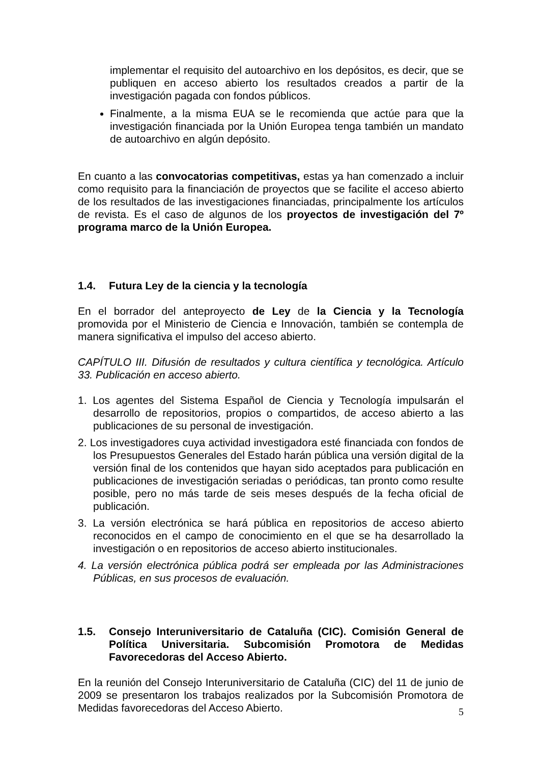implementar el requisito del autoarchivo en los depósitos, es decir, que se publiquen en acceso abierto los resultados creados a partir de la investigación pagada con fondos públicos.
Finalmente, a la misma EUA se le recomienda que actúe para que la investigación financiada por la Unión Europea tenga también un mandato de autoarchivo en algún depósito.
En cuanto a las convocatorias competitivas, estas ya han comenzado a incluir como requisito para la financiación de proyectos que se facilite el acceso abierto de los resultados de las investigaciones financiadas, principalmente los artículos de revista. Es el caso de algunos de los proyectos de investigación del 7º programa marco de la Unión Europea.
1.4. Futura Ley de la ciencia y la tecnología
En el borrador del anteproyecto de Ley de la Ciencia y la Tecnología promovida por el Ministerio de Ciencia e Innovación, también se contempla de manera significativa el impulso del acceso abierto.
CAPÍTULO III. Difusión de resultados y cultura científica y tecnológica. Artículo 33. Publicación en acceso abierto.
1. Los agentes del Sistema Español de Ciencia y Tecnología impulsarán el desarrollo de repositorios, propios o compartidos, de acceso abierto a las publicaciones de su personal de investigación.
2. Los investigadores cuya actividad investigadora esté financiada con fondos de los Presupuestos Generales del Estado harán pública una versión digital de la versión final de los contenidos que hayan sido aceptados para publicación en publicaciones de investigación seriadas o periódicas, tan pronto como resulte posible, pero no más tarde de seis meses después de la fecha oficial de publicación.
3. La versión electrónica se hará pública en repositorios de acceso abierto reconocidos en el campo de conocimiento en el que se ha desarrollado la investigación o en repositorios de acceso abierto institucionales.
4. La versión electrónica pública podrá ser empleada por las Administraciones Públicas, en sus procesos de evaluación.
1.5. Consejo Interuniversitario de Cataluña (CIC). Comisión General de Política Universitaria. Subcomisión Promotora de Medidas Favorecedoras del Acceso Abierto.
En la reunión del Consejo Interuniversitario de Cataluña (CIC) del 11 de junio de 2009 se presentaron los trabajos realizados por la Subcomisión Promotora de Medidas favorecedoras del Acceso Abierto.
5